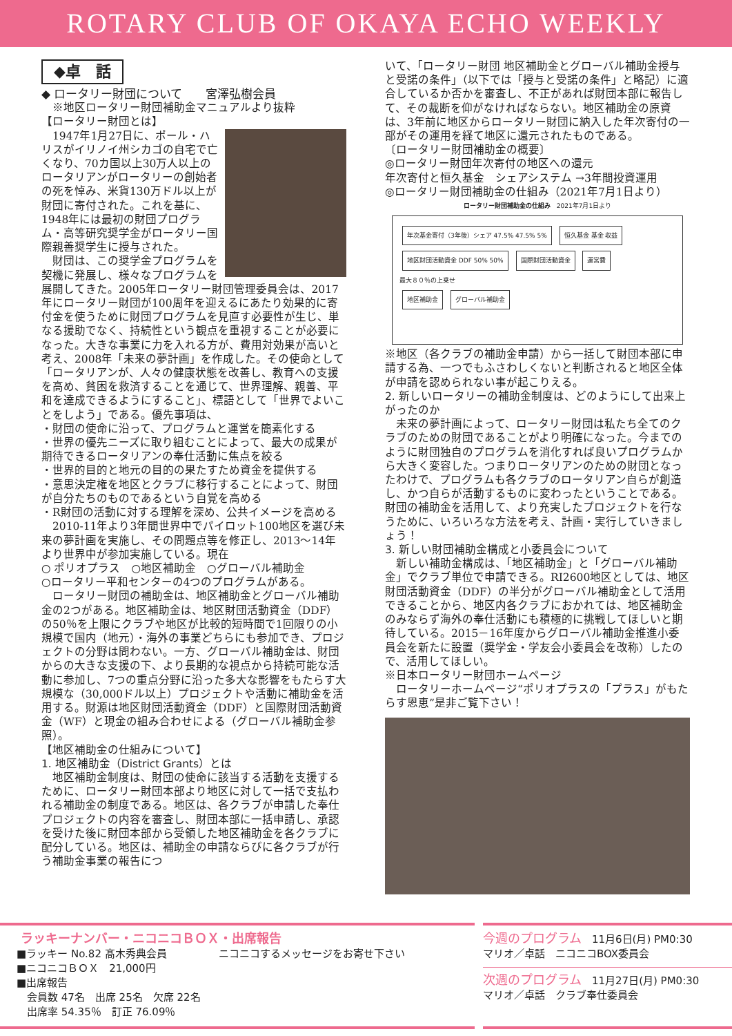ROTARY CLUB OF OKAYA ECHO WEEKLY
◆卓　話
◆ ロータリー財団について　　宮澤弘樹会員
　※地区ロータリー財団補助金マニュアルより抜粋
【ロータリー財団とは】
　1947年1月27日に、ポール・ハリスがイリノイ州シカゴの自宅で亡くなり、70カ国以上30万人以上のロータリアンがロータリーの創始者の死を悼み、米貨130万ドル以上が財団に寄付された。これを基に、1948年には最初の財団プログラム・高等研究奨学金がロータリー国際親善奨学生に授与された。
　財団は、この奨学金プログラムを契機に発展し、様々なプログラムを展開してきた。2005年ロータリー財団管理委員会は、2017年にロータリー財団が100周年を迎えるにあたり効果的に寄付金を使うために財団プログラムを見直す必要性が生じ、単なる援助でなく、持続性という観点を重視することが必要になった。大きな事業に力を入れる方が、費用対効果が高いと考え、2008年「未来の夢計画」を作成した。その使命として「ロータリアンが、人々の健康状態を改善し、教育への支援を高め、貧困を救済することを通じて、世界理解、親善、平和を達成できるようにすること」、標語として「世界でよいことをしよう」である。優先事項は、
・財団の使命に沿って、プログラムと運営を簡素化する
・世界の優先ニーズに取り組むことによって、最大の成果が期待できるロータリアンの奉仕活動に焦点を絞る
・世界的目的と地元の目的の果たすため資金を提供する
・意思決定権を地区とクラブに移行することによって、財団が自分たちのものであるという自覚を高める
・R財団の活動に対する理解を深め、公共イメージを高める
　2010-11年より3年間世界中でパイロット100地区を選び未来の夢計画を実施し、その問題点等を修正し、2013～14年より世界中が参加実施している。現在
○ ポリオプラス　○地区補助金　○グローバル補助金
○ロータリー平和センターの4つのプログラムがある。
　ロータリー財団の補助金は、地区補助金とグローバル補助金の2つがある。地区補助金は、地区財団活動資金（DDF）の50％を上限にクラブや地区が比較的短時間で1回限りの小規模で国内（地元）・海外の事業どちらにも参加でき、プロジェクトの分野は問わない。一方、グローバル補助金は、財団からの大きな支援の下、より長期的な視点から持続可能な活動に参加し、7つの重点分野に沿った多大な影響をもたらす大規模な（30,000ドル以上）プロジェクトや活動に補助金を活用する。財源は地区財団活動資金（DDF）と国際財団活動資金（WF）と現金の組み合わせによる（グローバル補助金参照）。
【地区補助金の仕組みについて】
1. 地区補助金（District Grants）とは
　地区補助金制度は、財団の使命に該当する活動を支援するために、ロータリー財団本部より地区に対して一括で支払われる補助金の制度である。地区は、各クラブが申請した奉仕プロジェクトの内容を審査し、財団本部に一括申請し、承認を受けた後に財団本部から受領した地区補助金を各クラブに配分している。地区は、補助金の申請ならびに各クラブが行う補助金事業の報告につ
いて、「ロータリー財団 地区補助金とグローバル補助金授与と受諾の条件」（以下では「授与と受諾の条件」と略記）に適合しているか否かを審査し、不正があれば財団本部に報告して、その裁断を仰がなければならない。地区補助金の原資は、3年前に地区からロータリー財団に納入した年次寄付の一部がその運用を経て地区に還元されたものである。
〔ロータリー財団補助金の概要〕
◎ロータリー財団年次寄付の地区への還元
年次寄付と恒久基金　シェアシステム →3年間投資運用
◎ロータリー財団補助金の仕組み（2021年7月1日より）
ロータリー財団補助金の仕組み　2021年7月1日より
年次基金寄付（3年後）シェア 47.5% 47.5% 5% 恒久基金 基金 収益
地区財団活動資金 DDF 50% 50% 国際財団活動資金 運営費
最大８０％の上乗せ
地区補助金 グローバル補助金
※地区（各クラブの補助金申請）から一括して財団本部に申請する為、一つでもふさわしくないと判断されると地区全体が申請を認められない事が起こりえる。
2. 新しいロータリーの補助金制度は、どのようにして出来上がったのか
　未来の夢計画によって、ロータリー財団は私たち全てのクラブのための財団であることがより明確になった。今までのように財団独自のプログラムを消化すれば良いプログラムから大きく変容した。つまりロータリアンのための財団となったわけで、プログラムも各クラブのロータリアン自らが創造し、かつ自らが活動するものに変わったということである。財団の補助金を活用して、より充実したプロジェクトを行なうために、いろいろな方法を考え、計画・実行していきましょう！
3. 新しい財団補助金構成と小委員会について
　新しい補助金構成は、「地区補助金」と「グローバル補助金」でクラブ単位で申請できる。RI2600地区としては、地区財団活動資金（DDF）の半分がグローバル補助金として活用できることから、地区内各クラブにおかれては、地区補助金のみならず海外の奉仕活動にも積極的に挑戦してほしいと期待している。2015－16年度からグローバル補助金推進小委員会を新たに設置（奨学金・学友会小委員会を改称）したので、活用してほしい。
※日本ロータリー財団ホームページ
　ロータリーホームページ“ポリオプラスの「プラス」がもたらす恩恵”是非ご覧下さい！
ラッキーナンバー・ニコニコＢＯＸ・出席報告
■ラッキー No.82 髙木秀典会員　　　　　ニコニコするメッセージをお寄せ下さい
■ニコニコＢＯＸ　21,000円
■出席報告
　会員数 47名　出席 25名　欠席 22名
　出席率 54.35％　訂正 76.09％
今週のプログラム　11月6日(月) PM0:30
マリオ／卓話　ニコニコBOX委員会
次週のプログラム　11月27日(月) PM0:30
マリオ／卓話　クラブ奉仕委員会